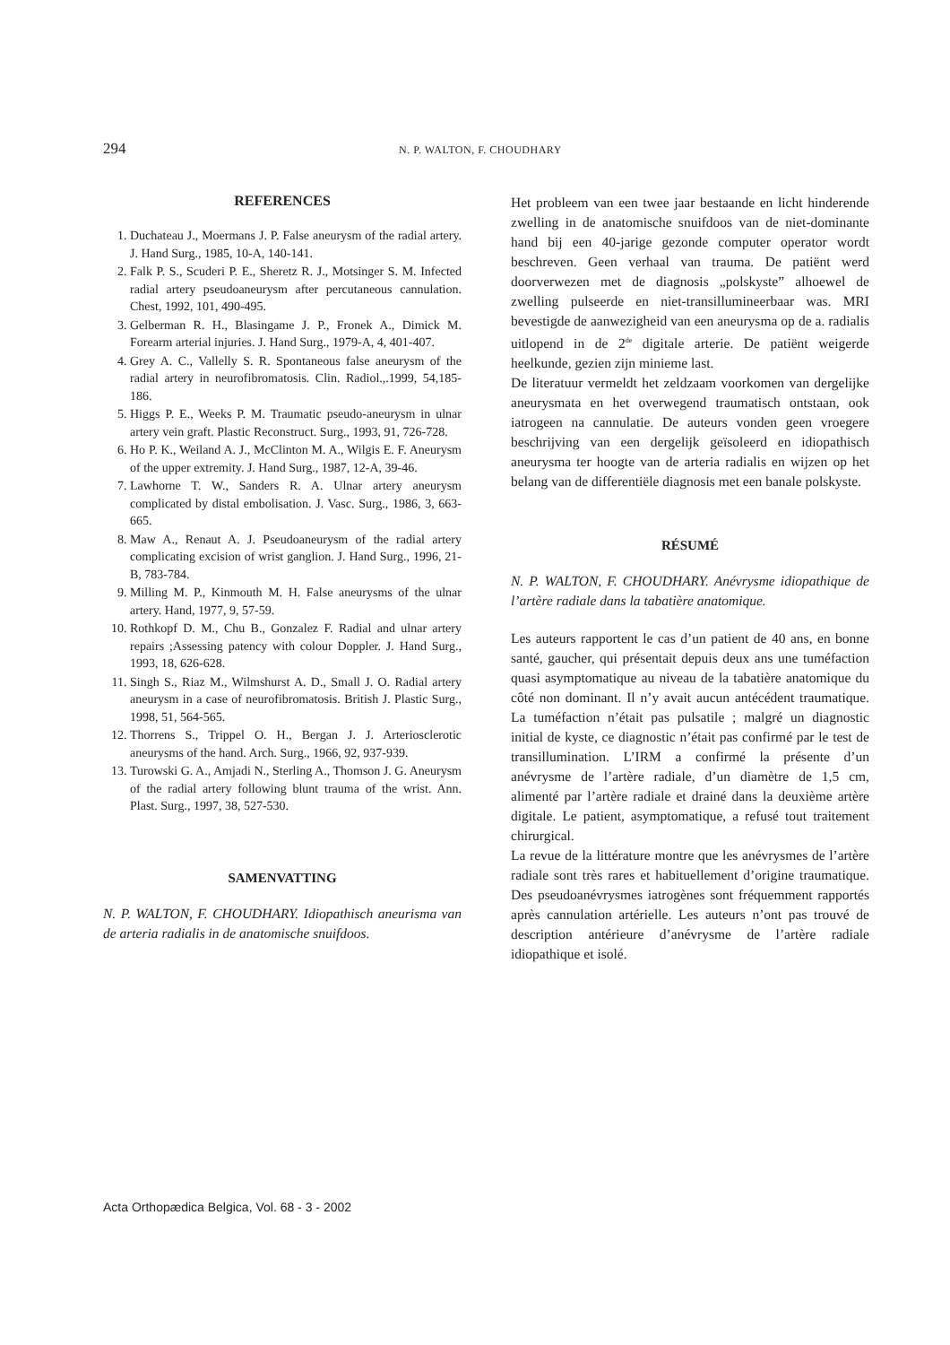294 N. P. WALTON, F. CHOUDHARY
REFERENCES
1. Duchateau J., Moermans J. P. False aneurysm of the radial artery. J. Hand Surg., 1985, 10-A, 140-141.
2. Falk P. S., Scuderi P. E., Sheretz R. J., Motsinger S. M. Infected radial artery pseudoaneurysm after percutaneous cannulation. Chest, 1992, 101, 490-495.
3. Gelberman R. H., Blasingame J. P., Fronek A., Dimick M. Forearm arterial injuries. J. Hand Surg., 1979-A, 4, 401-407.
4. Grey A. C., Vallelly S. R. Spontaneous false aneurysm of the radial artery in neurofibromatosis. Clin. Radiol.,.1999, 54,185-186.
5. Higgs P. E., Weeks P. M. Traumatic pseudo-aneurysm in ulnar artery vein graft. Plastic Reconstruct. Surg., 1993, 91, 726-728.
6. Ho P. K., Weiland A. J., McClinton M. A., Wilgis E. F. Aneurysm of the upper extremity. J. Hand Surg., 1987, 12-A, 39-46.
7. Lawhorne T. W., Sanders R. A. Ulnar artery aneurysm complicated by distal embolisation. J. Vasc. Surg., 1986, 3, 663-665.
8. Maw A., Renaut A. J. Pseudoaneurysm of the radial artery complicating excision of wrist ganglion. J. Hand Surg., 1996, 21-B, 783-784.
9. Milling M. P., Kinmouth M. H. False aneurysms of the ulnar artery. Hand, 1977, 9, 57-59.
10. Rothkopf D. M., Chu B., Gonzalez F. Radial and ulnar artery repairs ;Assessing patency with colour Doppler. J. Hand Surg., 1993, 18, 626-628.
11. Singh S., Riaz M., Wilmshurst A. D., Small J. O. Radial artery aneurysm in a case of neurofibromatosis. British J. Plastic Surg., 1998, 51, 564-565.
12. Thorrens S., Trippel O. H., Bergan J. J. Arteriosclerotic aneurysms of the hand. Arch. Surg., 1966, 92, 937-939.
13. Turowski G. A., Amjadi N., Sterling A., Thomson J. G. Aneurysm of the radial artery following blunt trauma of the wrist. Ann. Plast. Surg., 1997, 38, 527-530.
SAMENVATTING
N. P. WALTON, F. CHOUDHARY. Idiopathisch aneurisma van de arteria radialis in de anatomische snuifdoos.
Het probleem van een twee jaar bestaande en licht hinderende zwelling in de anatomische snuifdoos van de niet-dominante hand bij een 40-jarige gezonde computer operator wordt beschreven. Geen verhaal van trauma. De patiënt werd doorverwezen met de diagnosis „polskyste” alhoewel de zwelling pulseerde en niet-transillumineerbaar was. MRI bevestigde de aanwezigheid van een aneurysma op de a. radialis uitlopend in de 2<sup>de</sup> digitale arterie. De patiënt weigerde heelkunde, gezien zijn minieme last.
De literatuur vermeldt het zeldzaam voorkomen van dergelijke aneurysmata en het overwegend traumatisch ontstaan, ook iatrogeen na cannulatie. De auteurs vonden geen vroegere beschrijving van een dergelijk geïsoleerd en idiopathisch aneurysma ter hoogte van de arteria radialis en wijzen op het belang van de differentiële diagnosis met een banale polskyste.
RÉSUMÉ
N. P. WALTON, F. CHOUDHARY. Anévrysme idiopathique de l’artère radiale dans la tabatière anatomique.
Les auteurs rapportent le cas d’un patient de 40 ans, en bonne santé, gaucher, qui présentait depuis deux ans une tuméfaction quasi asymptomatique au niveau de la tabatière anatomique du côté non dominant. Il n’y avait aucun antécédent traumatique. La tuméfaction n’était pas pulsatile ; malgré un diagnostic initial de kyste, ce diagnostic n’était pas confirmé par le test de transillumination. L’IRM a confirmé la présente d’un anévrysme de l’artère radiale, d’un diamètre de 1,5 cm, alimenté par l’artère radiale et drainé dans la deuxième artère digitale. Le patient, asymptomatique, a refusé tout traitement chirurgical.
La revue de la littérature montre que les anévrysmes de l’artère radiale sont très rares et habituellement d’origine traumatique. Des pseudoanévrysmes iatrogènes sont fréquemment rapportés après cannulation artérielle. Les auteurs n’ont pas trouvé de description antérieure d’anévrysme de l’artère radiale idiopathique et isolé.
Acta Orthopædica Belgica, Vol. 68 - 3 - 2002